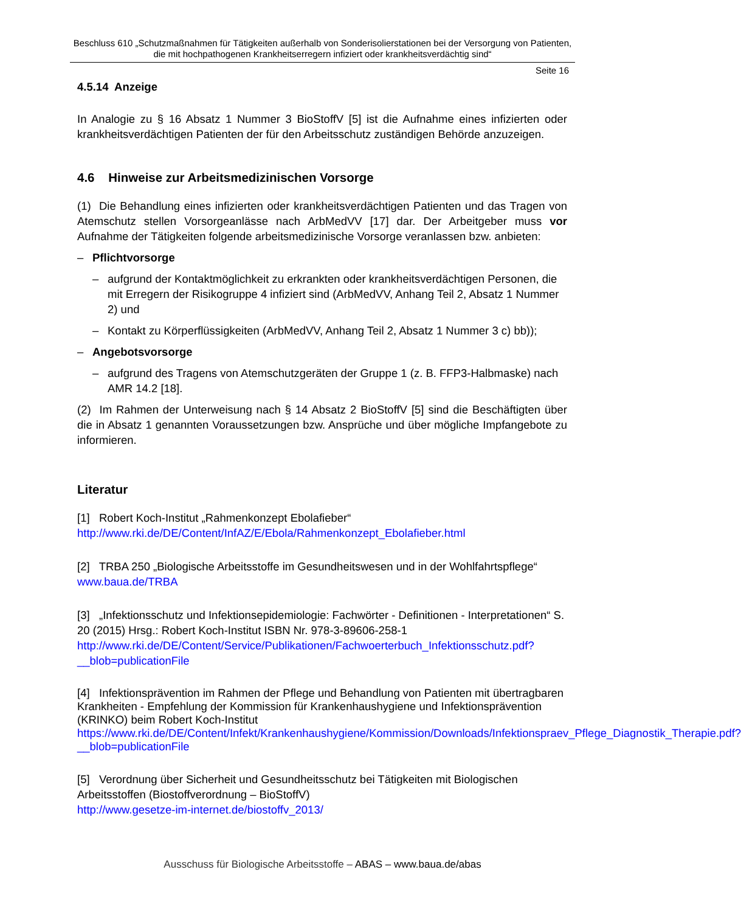Beschluss 610 „Schutzmaßnahmen für Tätigkeiten außerhalb von Sonderisolierstationen bei der Versorgung von Patienten, die mit hochpathogenen Krankheitserregern infiziert oder krankheitsverdächtig sind“
Seite 16
4.5.14 Anzeige
In Analogie zu § 16 Absatz 1 Nummer 3 BioStoffV [5] ist die Aufnahme eines infizierten oder krankheitsverdächtigen Patienten der für den Arbeitsschutz zuständigen Behörde anzuzeigen.
4.6 Hinweise zur Arbeitsmedizinischen Vorsorge
(1) Die Behandlung eines infizierten oder krankheitsverdächtigen Patienten und das Tragen von Atemschutz stellen Vorsorgeanlässe nach ArbMedVV [17] dar. Der Arbeitgeber muss vor Aufnahme der Tätigkeiten folgende arbeitsmedizinische Vorsorge veranlassen bzw. anbieten:
– Pflichtvorsorge
– aufgrund der Kontaktmöglichkeit zu erkrankten oder krankheitsverdächtigen Personen, die mit Erregern der Risikogruppe 4 infiziert sind (ArbMedVV, Anhang Teil 2, Absatz 1 Nummer 2) und
– Kontakt zu Körperflüssigkeiten (ArbMedVV, Anhang Teil 2, Absatz 1 Nummer 3 c) bb));
– Angebotsvorsorge
– aufgrund des Tragens von Atemschutzgeräten der Gruppe 1 (z. B. FFP3-Halbmaske) nach AMR 14.2 [18].
(2) Im Rahmen der Unterweisung nach § 14 Absatz 2 BioStoffV [5] sind die Beschäftigten über die in Absatz 1 genannten Voraussetzungen bzw. Ansprüche und über mögliche Impfangebote zu informieren.
Literatur
[1] Robert Koch-Institut „Rahmenkonzept Ebolafieber“
http://www.rki.de/DE/Content/InfAZ/E/Ebola/Rahmenkonzept_Ebolafieber.html
[2] TRBA 250 „Biologische Arbeitsstoffe im Gesundheitswesen und in der Wohlfahrtspflege“
www.baua.de/TRBA
[3] „Infektionsschutz und Infektionsepidemiologie: Fachwörter - Definitionen - Interpretationen“ S. 20 (2015) Hrsg.: Robert Koch-Institut ISBN Nr. 978-3-89606-258-1
http://www.rki.de/DE/Content/Service/Publikationen/Fachwoerterbuch_Infektionsschutz.pdf?__blob=publicationFile
[4] Infektionsprävention im Rahmen der Pflege und Behandlung von Patienten mit übertragbaren Krankheiten - Empfehlung der Kommission für Krankenhaushygiene und Infektionsprävention (KRINKO) beim Robert Koch-Institut
https://www.rki.de/DE/Content/Infekt/Krankenhaushygiene/Kommission/Downloads/Infektionspraev_Pflege_Diagnostik_Therapie.pdf?__blob=publicationFile
[5] Verordnung über Sicherheit und Gesundheitsschutz bei Tätigkeiten mit Biologischen Arbeitsstoffen (Biostoffverordnung – BioStoffV)
http://www.gesetze-im-internet.de/biostoffv_2013/
Ausschuss für Biologische Arbeitsstoffe – ABAS – www.baua.de/abas